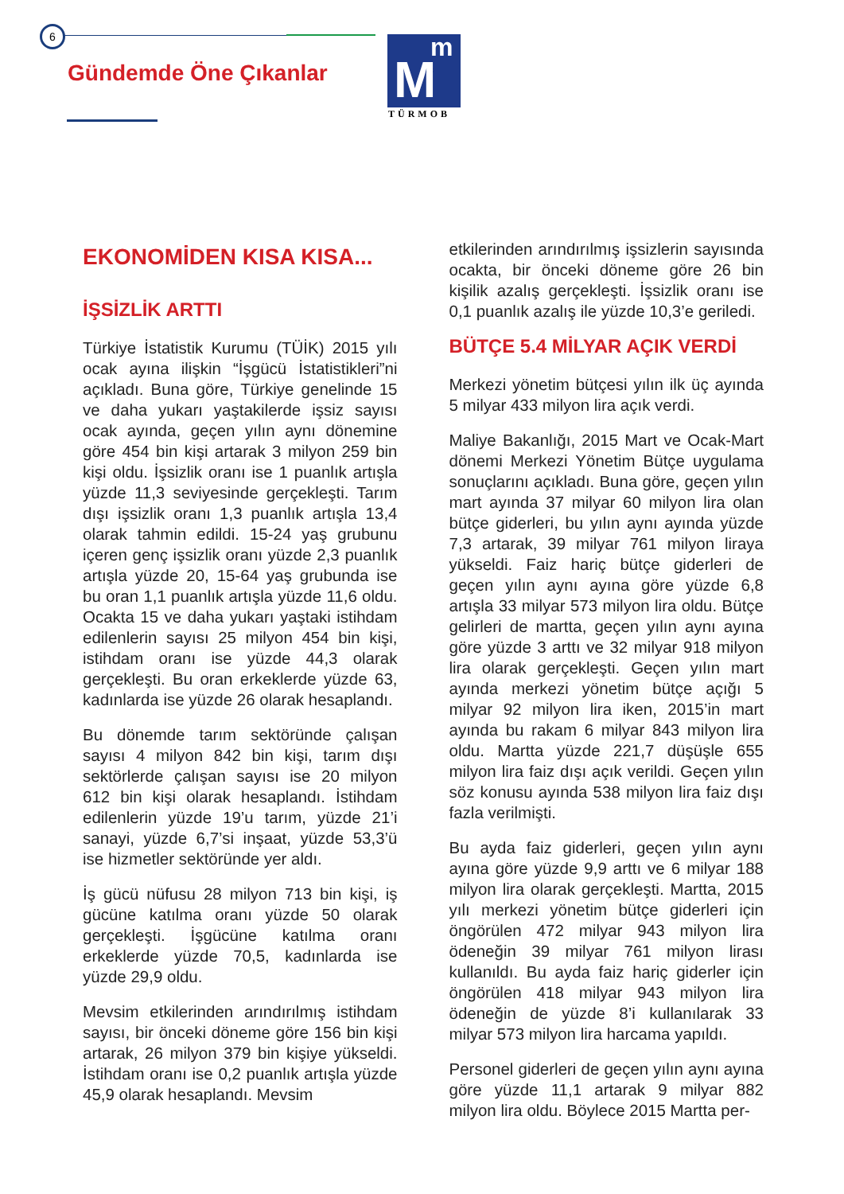6
Gündemde Öne Çıkanlar
M
m
TÜRMOB
EKONOMİDEN KISA KISA...
İŞSİZLİK ARTTI
Türkiye İstatistik Kurumu (TÜİK) 2015 yılı ocak ayına ilişkin “İşgücü İstatistikleri”ni açıkladı. Buna göre, Türkiye genelinde 15 ve daha yukarı yaştakilerde işsiz sayısı ocak ayında, geçen yılın aynı dönemine göre 454 bin kişi artarak 3 milyon 259 bin kişi oldu. İşsizlik oranı ise 1 puanlık artışla yüzde 11,3 seviyesinde gerçekleşti. Tarım dışı işsizlik oranı 1,3 puanlık artışla 13,4 olarak tahmin edildi. 15-24 yaş grubunu içeren genç işsizlik oranı yüzde 2,3 puanlık artışla yüzde 20, 15-64 yaş grubunda ise bu oran 1,1 puanlık artışla yüzde 11,6 oldu. Ocakta 15 ve daha yukarı yaştaki istihdam edilenlerin sayısı 25 milyon 454 bin kişi, istihdam oranı ise yüzde 44,3 olarak gerçekleşti. Bu oran erkeklerde yüzde 63, kadınlarda ise yüzde 26 olarak hesaplandı.
Bu dönemde tarım sektöründe çalışan sayısı 4 milyon 842 bin kişi, tarım dışı sektörlerde çalışan sayısı ise 20 milyon 612 bin kişi olarak hesaplandı. İstihdam edilenlerin yüzde 19’u tarım, yüzde 21’i sanayi, yüzde 6,7’si inşaat, yüzde 53,3’ü ise hizmetler sektöründe yer aldı.
İş gücü nüfusu 28 milyon 713 bin kişi, iş gücüne katılma oranı yüzde 50 olarak gerçekleşti. İşgücüne katılma oranı erkeklerde yüzde 70,5, kadınlarda ise yüzde 29,9 oldu.
Mevsim etkilerinden arındırılmış istihdam sayısı, bir önceki döneme göre 156 bin kişi artarak, 26 milyon 379 bin kişiye yükseldi. İstihdam oranı ise 0,2 puanlık artışla yüzde 45,9 olarak hesaplandı. Mevsim
etkilerinden arındırılmış işsizlerin sayısında ocakta, bir önceki döneme göre 26 bin kişilik azalış gerçekleşti. İşsizlik oranı ise 0,1 puanlık azalış ile yüzde 10,3’e geriledi.
BÜTÇE 5.4 MİLYAR AÇIK VERDİ
Merkezi yönetim bütçesi yılın ilk üç ayında 5 milyar 433 milyon lira açık verdi.
Maliye Bakanlığı, 2015 Mart ve Ocak-Mart dönemi Merkezi Yönetim Bütçe uygulama sonuçlarını açıkladı. Buna göre, geçen yılın mart ayında 37 milyar 60 milyon lira olan bütçe giderleri, bu yılın aynı ayında yüzde 7,3 artarak, 39 milyar 761 milyon liraya yükseldi. Faiz hariç bütçe giderleri de geçen yılın aynı ayına göre yüzde 6,8 artışla 33 milyar 573 milyon lira oldu. Bütçe gelirleri de martta, geçen yılın aynı ayına göre yüzde 3 arttı ve 32 milyar 918 milyon lira olarak gerçekleşti. Geçen yılın mart ayında merkezi yönetim bütçe açığı 5 milyar 92 milyon lira iken, 2015’in mart ayında bu rakam 6 milyar 843 milyon lira oldu. Martta yüzde 221,7 düşüşle 655 milyon lira faiz dışı açık verildi. Geçen yılın söz konusu ayında 538 milyon lira faiz dışı fazla verilmişti.
Bu ayda faiz giderleri, geçen yılın aynı ayına göre yüzde 9,9 arttı ve 6 milyar 188 milyon lira olarak gerçekleşti. Martta, 2015 yılı merkezi yönetim bütçe giderleri için öngörülen 472 milyar 943 milyon lira ödeneğin 39 milyar 761 milyon lirası kullanıldı. Bu ayda faiz hariç giderler için öngörülen 418 milyar 943 milyon lira ödeneğin de yüzde 8’i kullanılarak 33 milyar 573 milyon lira harcama yapıldı.
Personel giderleri de geçen yılın aynı ayına göre yüzde 11,1 artarak 9 milyar 882 milyon lira oldu. Böylece 2015 Martta per-